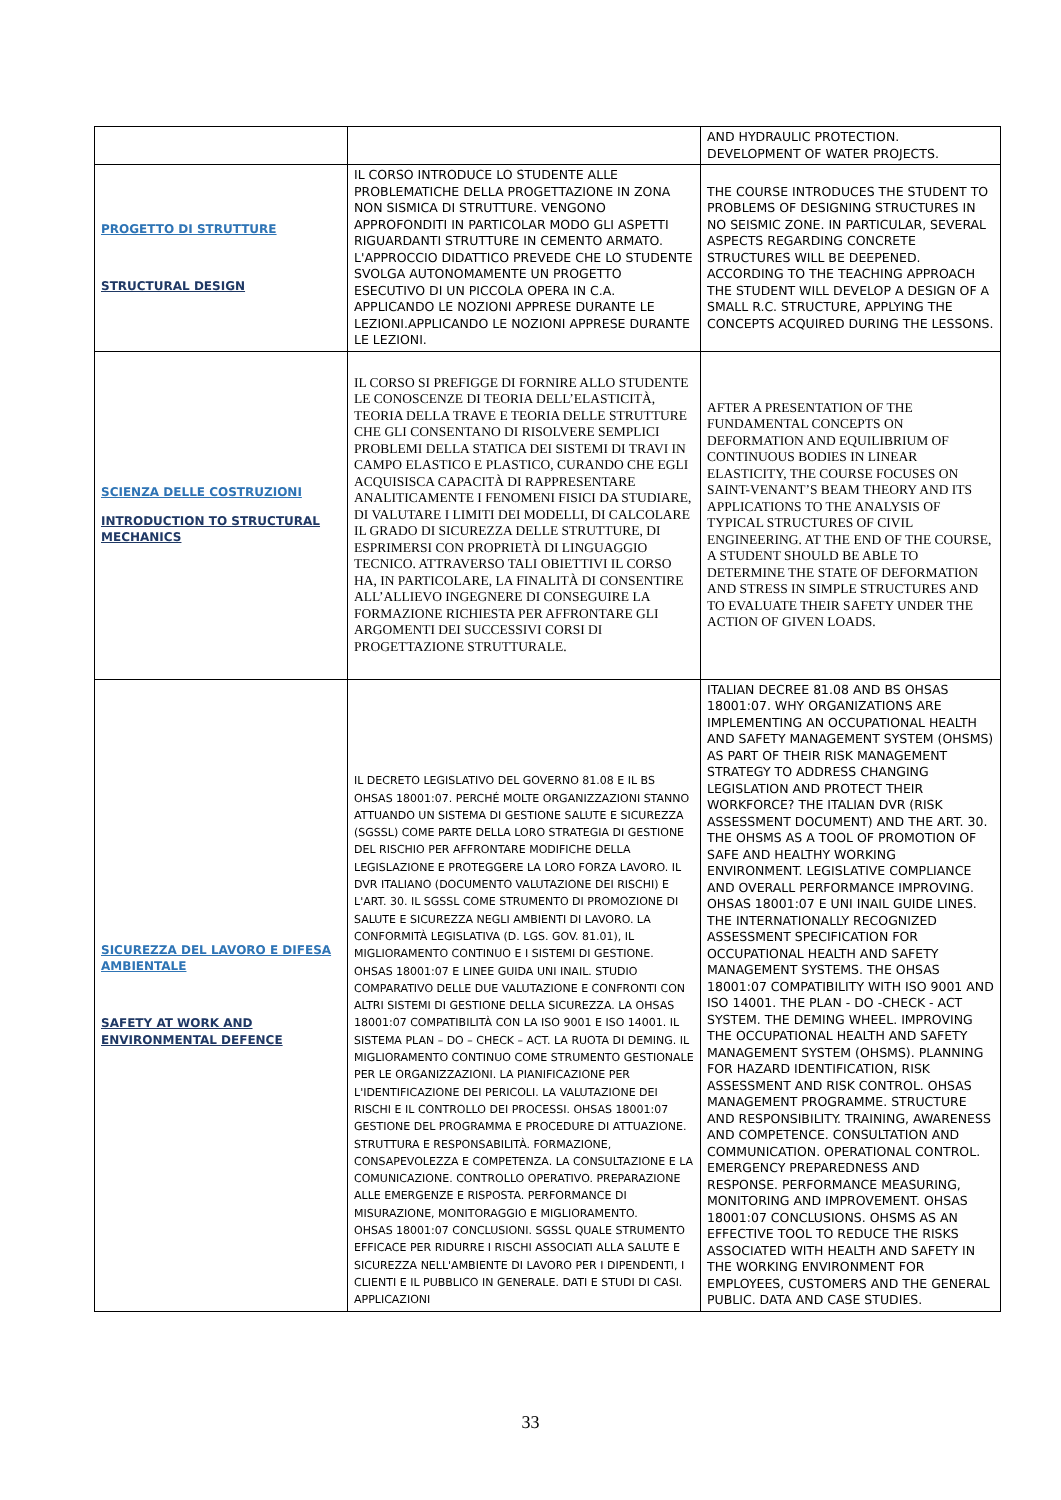| | | AND HYDRAULIC PROTECTION. DEVELOPMENT OF WATER PROJECTS. |
| PROGETTO DI STRUTTURE STRUCTURAL DESIGN | IL CORSO INTRODUCE LO STUDENTE ALLE PROBLEMATICHE DELLA PROGETTAZIONE IN ZONA NON SISMICA DI STRUTTURE. VENGONO APPROFONDITI IN PARTICOLAR MODO GLI ASPETTI RIGUARDANTI STRUTTURE IN CEMENTO ARMATO. L'APPROCCIO DIDATTICO PREVEDE CHE LO STUDENTE SVOLGA AUTONOMAMENTE UN PROGETTO ESECUTIVO DI UN PICCOLA OPERA IN C.A. APPLICANDO LE NOZIONI APPRESE DURANTE LE LEZIONI.APPLICANDO LE NOZIONI APPRESE DURANTE LE LEZIONI. | THE COURSE INTRODUCES THE STUDENT TO PROBLEMS OF DESIGNING STRUCTURES IN NO SEISMIC ZONE. IN PARTICULAR, SEVERAL ASPECTS REGARDING CONCRETE STRUCTURES WILL BE DEEPENED. ACCORDING TO THE TEACHING APPROACH THE STUDENT WILL DEVELOP A DESIGN OF A SMALL R.C. STRUCTURE, APPLYING THE CONCEPTS ACQUIRED DURING THE LESSONS. |
| SCIENZA DELLE COSTRUZIONI INTRODUCTION TO STRUCTURAL MECHANICS | IL CORSO SI PREFIGGE DI FORNIRE ALLO STUDENTE LE CONOSCENZE DI TEORIA DELL’ELASTICITÀ, TEORIA DELLA TRAVE E TEORIA DELLE STRUTTURE CHE GLI CONSENTANO DI RISOLVERE SEMPLICI PROBLEMI DELLA STATICA DEI SISTEMI DI TRAVI IN CAMPO ELASTICO E PLASTICO, CURANDO CHE EGLI ACQUISISCA CAPACITÀ DI RAPPRESENTARE ANALITICAMENTE I FENOMENI FISICI DA STUDIARE, DI VALUTARE I LIMITI DEI MODELLI, DI CALCOLARE IL GRADO DI SICUREZZA DELLE STRUTTURE, DI ESPRIMERSI CON PROPRIETÀ DI LINGUAGGIO TECNICO. ATTRAVERSO TALI OBIETTIVI IL CORSO HA, IN PARTICOLARE, LA FINALITÀ DI CONSENTIRE ALL’ALLIEVO INGEGNERE DI CONSEGUIRE LA FORMAZIONE RICHIESTA PER AFFRONTARE GLI ARGOMENTI DEI SUCCESSIVI CORSI DI PROGETTAZIONE STRUTTURALE. | AFTER A PRESENTATION OF THE FUNDAMENTAL CONCEPTS ON DEFORMATION AND EQUILIBRIUM OF CONTINUOUS BODIES IN LINEAR ELASTICITY, THE COURSE FOCUSES ON SAINT-VENANT’S BEAM THEORY AND ITS APPLICATIONS TO THE ANALYSIS OF TYPICAL STRUCTURES OF CIVIL ENGINEERING. AT THE END OF THE COURSE, A STUDENT SHOULD BE ABLE TO DETERMINE THE STATE OF DEFORMATION AND STRESS IN SIMPLE STRUCTURES AND TO EVALUATE THEIR SAFETY UNDER THE ACTION OF GIVEN LOADS. |
| SICUREZZA DEL LAVORO E DIFESA AMBIENTALE SAFETY AT WORK AND ENVIRONMENTAL DEFENCE | IL DECRETO LEGISLATIVO DEL GOVERNO 81.08 E IL BS OHSAS 18001:07. PERCHÉ MOLTE ORGANIZZAZIONI STANNO ATTUANDO UN SISTEMA DI GESTIONE SALUTE E SICUREZZA (SGSSL) COME PARTE DELLA LORO STRATEGIA DI GESTIONE DEL RISCHIO PER AFFRONTARE MODIFICHE DELLA LEGISLAZIONE E PROTEGGERE LA LORO FORZA LAVORO. IL DVR ITALIANO (DOCUMENTO VALUTAZIONE DEI RISCHI) E L'ART. 30. IL SGSSL COME STRUMENTO DI PROMOZIONE DI SALUTE E SICUREZZA NEGLI AMBIENTI DI LAVORO. LA CONFORMITÀ LEGISLATIVA (D. LGS. GOV. 81.01), IL MIGLIORAMENTO CONTINUO E I SISTEMI DI GESTIONE. OHSAS 18001:07 E LINEE GUIDA UNI INAIL. STUDIO COMPARATIVO DELLE DUE VALUTAZIONE E CONFRONTI CON ALTRI SISTEMI DI GESTIONE DELLA SICUREZZA. LA OHSAS 18001:07 COMPATIBILITÀ CON LA ISO 9001 E ISO 14001. IL SISTEMA PLAN – DO – CHECK – ACT. LA RUOTA DI DEMING. IL MIGLIORAMENTO CONTINUO COME STRUMENTO GESTIONALE PER LE ORGANIZZAZIONI. LA PIANIFICAZIONE PER L'IDENTIFICAZIONE DEI PERICOLI. LA VALUTAZIONE DEI RISCHI E IL CONTROLLO DEI PROCESSI. OHSAS 18001:07 GESTIONE DEL PROGRAMMA E PROCEDURE DI ATTUAZIONE. STRUTTURA E RESPONSABILITÀ. FORMAZIONE, CONSAPEVOLEZZA E COMPETENZA. LA CONSULTAZIONE E LA COMUNICAZIONE. CONTROLLO OPERATIVO. PREPARAZIONE ALLE EMERGENZE E RISPOSTA. PERFORMANCE DI MISURAZIONE, MONITORAGGIO E MIGLIORAMENTO. OHSAS 18001:07 CONCLUSIONI. SGSSL QUALE STRUMENTO EFFICACE PER RIDURRE I RISCHI ASSOCIATI ALLA SALUTE E SICUREZZA NELL'AMBIENTE DI LAVORO PER I DIPENDENTI, I CLIENTI E IL PUBBLICO IN GENERALE. DATI E STUDI DI CASI. APPLICAZIONI | ITALIAN DECREE 81.08 AND BS OHSAS 18001:07. WHY ORGANIZATIONS ARE IMPLEMENTING AN OCCUPATIONAL HEALTH AND SAFETY MANAGEMENT SYSTEM (OHSMS) AS PART OF THEIR RISK MANAGEMENT STRATEGY TO ADDRESS CHANGING LEGISLATION AND PROTECT THEIR WORKFORCE? THE ITALIAN DVR (RISK ASSESSMENT DOCUMENT) AND THE ART. 30. THE OHSMS AS A TOOL OF PROMOTION OF SAFE AND HEALTHY WORKING ENVIRONMENT. LEGISLATIVE COMPLIANCE AND OVERALL PERFORMANCE IMPROVING. OHSAS 18001:07 E UNI INAIL GUIDE LINES. THE INTERNATIONALLY RECOGNIZED ASSESSMENT SPECIFICATION FOR OCCUPATIONAL HEALTH AND SAFETY MANAGEMENT SYSTEMS. THE OHSAS 18001:07 COMPATIBILITY WITH ISO 9001 AND ISO 14001. THE PLAN - DO -CHECK - ACT SYSTEM. THE DEMING WHEEL. IMPROVING THE OCCUPATIONAL HEALTH AND SAFETY MANAGEMENT SYSTEM (OHSMS). PLANNING FOR HAZARD IDENTIFICATION, RISK ASSESSMENT AND RISK CONTROL. OHSAS MANAGEMENT PROGRAMME. STRUCTURE AND RESPONSIBILITY. TRAINING, AWARENESS AND COMPETENCE. CONSULTATION AND COMMUNICATION. OPERATIONAL CONTROL. EMERGENCY PREPAREDNESS AND RESPONSE. PERFORMANCE MEASURING, MONITORING AND IMPROVEMENT. OHSAS 18001:07 CONCLUSIONS. OHSMS AS AN EFFECTIVE TOOL TO REDUCE THE RISKS ASSOCIATED WITH HEALTH AND SAFETY IN THE WORKING ENVIRONMENT FOR EMPLOYEES, CUSTOMERS AND THE GENERAL PUBLIC. DATA AND CASE STUDIES. |
33